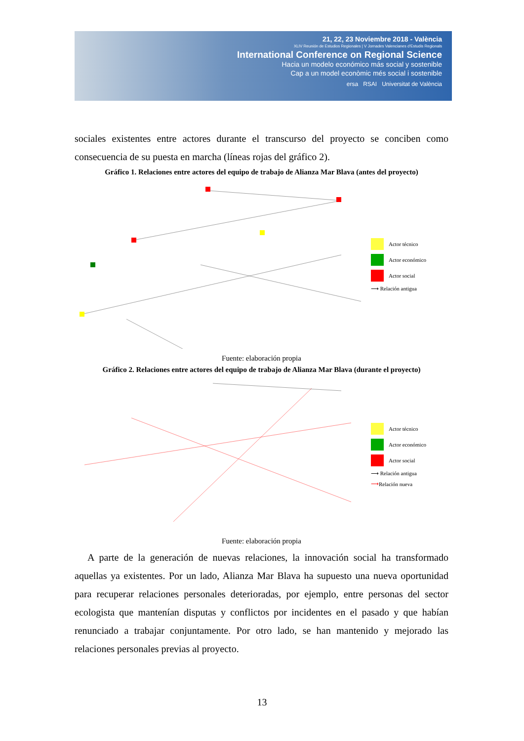21, 22, 23 Noviembre 2018 - València
XLIV Reunión de Estudios Regionales | V Jornades Valencianes d'Estudis Regionals
International Conference on Regional Science
Hacia un modelo económico más social y sostenible
Cap a un model econòmic més social i sostenible
ersa RSAI Universitat de València
sociales existentes entre actores durante el transcurso del proyecto se conciben como consecuencia de su puesta en marcha (líneas rojas del gráfico 2).
Gráfico 1. Relaciones entre actores del equipo de trabajo de Alianza Mar Blava (antes del proyecto)
Actor técnico
Actor económico
Actor social
⟶ Relación antigua
Fuente: elaboración propia
Gráfico 2. Relaciones entre actores del equipo de trabajo de Alianza Mar Blava (durante el proyecto)
Actor técnico
Actor económico
Actor social
⟶ Relación antigua
⟶ Relación nueva
Fuente: elaboración propia
A parte de la generación de nuevas relaciones, la innovación social ha transformado aquellas ya existentes. Por un lado, Alianza Mar Blava ha supuesto una nueva oportunidad para recuperar relaciones personales deterioradas, por ejemplo, entre personas del sector ecologista que mantenían disputas y conflictos por incidentes en el pasado y que habían renunciado a trabajar conjuntamente. Por otro lado, se han mantenido y mejorado las relaciones personales previas al proyecto.
13